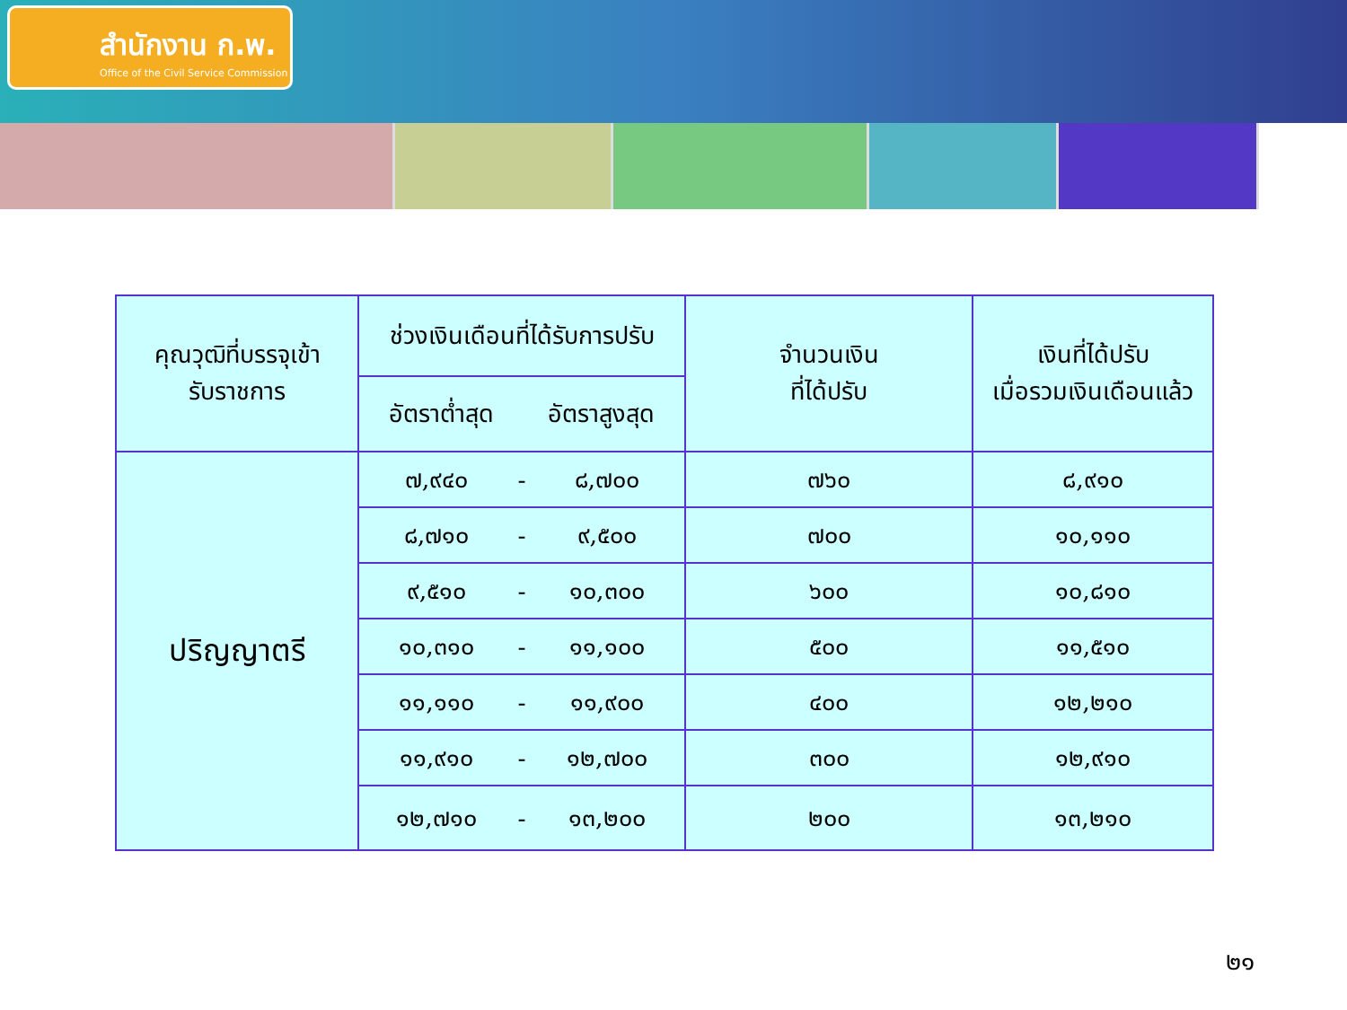สำนักงาน ก.พ.
Office of the Civil Service Commission
| คุณวุฒิที่บรรจุเข้า รับราชการ | ช่วงเงินเดือนที่ได้รับการปรับ | | | จำนวนเงิน ที่ได้ปรับ | เงินที่ได้ปรับ เมื่อรวมเงินเดือนแล้ว |
| --- | --- | --- | --- | --- | --- |
| | อัตราต่ำสุด อัตราสูงสุด | | | | |
| ปริญญาตรี | ๗,๙๔๐ | - | ๘,๗๐๐ | ๗๖๐ | ๘,๙๑๐ |
| | ๘,๗๑๐ | - | ๙,๕๐๐ | ๗๐๐ | ๑๐,๑๑๐ |
| | ๙,๕๑๐ | - | ๑๐,๓๐๐ | ๖๐๐ | ๑๐,๘๑๐ |
| | ๑๐,๓๑๐ | - | ๑๑,๑๐๐ | ๕๐๐ | ๑๑,๕๑๐ |
| | ๑๑,๑๑๐ | - | ๑๑,๙๐๐ | ๔๐๐ | ๑๒,๒๑๐ |
| | ๑๑,๙๑๐ | - | ๑๒,๗๐๐ | ๓๐๐ | ๑๒,๙๑๐ |
| | ๑๒,๗๑๐ | - | ๑๓,๒๐๐ | ๒๐๐ | ๑๓,๒๑๐ |
๒๑